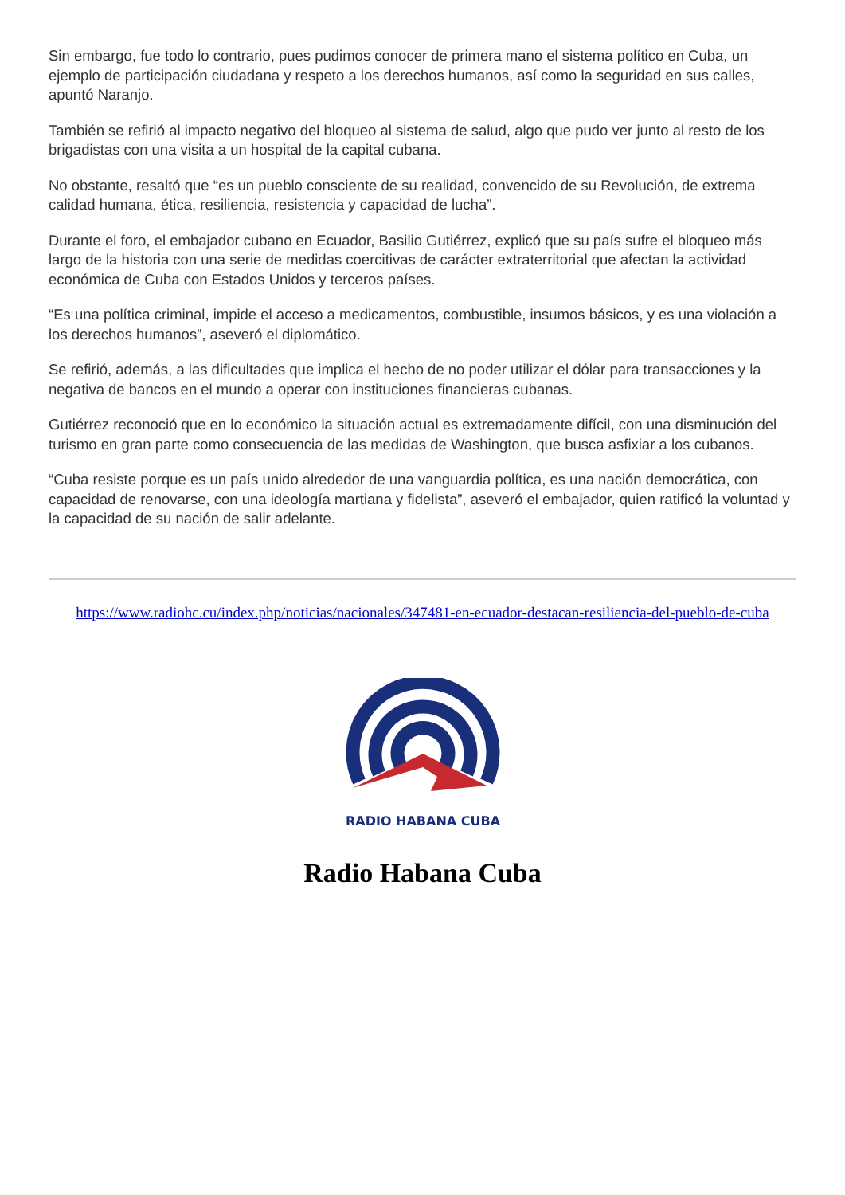Sin embargo, fue todo lo contrario, pues pudimos conocer de primera mano el sistema político en Cuba, un ejemplo de participación ciudadana y respeto a los derechos humanos, así como la seguridad en sus calles, apuntó Naranjo.
También se refirió al impacto negativo del bloqueo al sistema de salud, algo que pudo ver junto al resto de los brigadistas con una visita a un hospital de la capital cubana.
No obstante, resaltó que “es un pueblo consciente de su realidad, convencido de su Revolución, de extrema calidad humana, ética, resiliencia, resistencia y capacidad de lucha”.
Durante el foro, el embajador cubano en Ecuador, Basilio Gutiérrez, explicó que su país sufre el bloqueo más largo de la historia con una serie de medidas coercitivas de carácter extraterritorial que afectan la actividad económica de Cuba con Estados Unidos y terceros países.
“Es una política criminal, impide el acceso a medicamentos, combustible, insumos básicos, y es una violación a los derechos humanos”, aseveró el diplomático.
Se refirió, además, a las dificultades que implica el hecho de no poder utilizar el dólar para transacciones y la negativa de bancos en el mundo a operar con instituciones financieras cubanas.
Gutiérrez reconoció que en lo económico la situación actual es extremadamente difícil, con una disminución del turismo en gran parte como consecuencia de las medidas de Washington, que busca asfixiar a los cubanos.
“Cuba resiste porque es un país unido alrededor de una vanguardia política, es una nación democrática, con capacidad de renovarse, con una ideología martiana y fidelista”, aseveró el embajador, quien ratificó la voluntad y la capacidad de su nación de salir adelante.
https://www.radiohc.cu/index.php/noticias/nacionales/347481-en-ecuador-destacan-resiliencia-del-pueblo-de-cuba
RADIO HABANA CUBA
Radio Habana Cuba